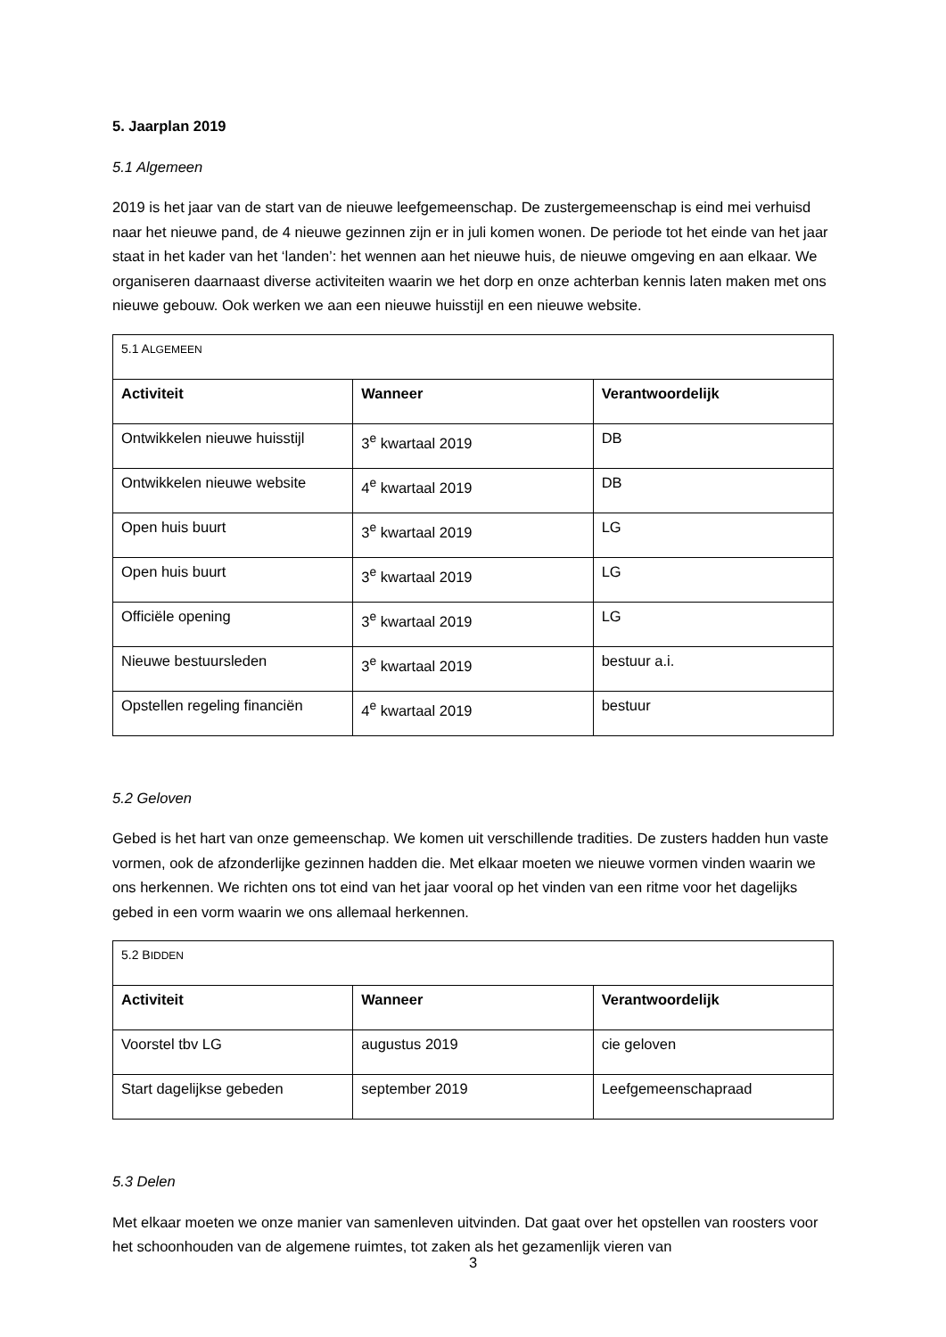5. Jaarplan 2019
5.1 Algemeen
2019 is het jaar van de start van de nieuwe leefgemeenschap. De zustergemeenschap is eind mei verhuisd naar het nieuwe pand, de 4 nieuwe gezinnen zijn er in juli komen wonen. De periode tot het einde van het jaar staat in het kader van het ‘landen’: het wennen aan het nieuwe huis, de nieuwe omgeving en aan elkaar. We organiseren daarnaast diverse activiteiten waarin we het dorp en onze achterban kennis laten maken met ons nieuwe gebouw. Ook werken we aan een nieuwe huisstijl en een nieuwe website.
| 5.1 A LGEMEEN | | |
| Activiteit | Wanneer | Verantwoordelijk |
| Ontwikkelen nieuwe huisstijl | 3<sup>e</sup> kwartaal 2019 | DB |
| Ontwikkelen nieuwe website | 4<sup>e</sup> kwartaal 2019 | DB |
| Open huis buurt | 3<sup>e</sup> kwartaal 2019 | LG |
| Open huis buurt | 3<sup>e</sup> kwartaal 2019 | LG |
| Officiële opening | 3<sup>e</sup> kwartaal 2019 | LG |
| Nieuwe bestuursleden | 3<sup>e</sup> kwartaal 2019 | bestuur a.i. |
| Opstellen regeling financiën | 4<sup>e</sup> kwartaal 2019 | bestuur |
5.2 Geloven
Gebed is het hart van onze gemeenschap. We komen uit verschillende tradities. De zusters hadden hun vaste vormen, ook de afzonderlijke gezinnen hadden die. Met elkaar moeten we nieuwe vormen vinden waarin we ons herkennen. We richten ons tot eind van het jaar vooral op het vinden van een ritme voor het dagelijks gebed in een vorm waarin we ons allemaal herkennen.
| 5.2 B IDDEN | | |
| Activiteit | Wanneer | Verantwoordelijk |
| Voorstel tbv LG | augustus 2019 | cie geloven |
| Start dagelijkse gebeden | september 2019 | Leefgemeenschapraad |
5.3 Delen
Met elkaar moeten we onze manier van samenleven uitvinden. Dat gaat over het opstellen van roosters voor het schoonhouden van de algemene ruimtes, tot zaken als het gezamenlijk vieren van
3